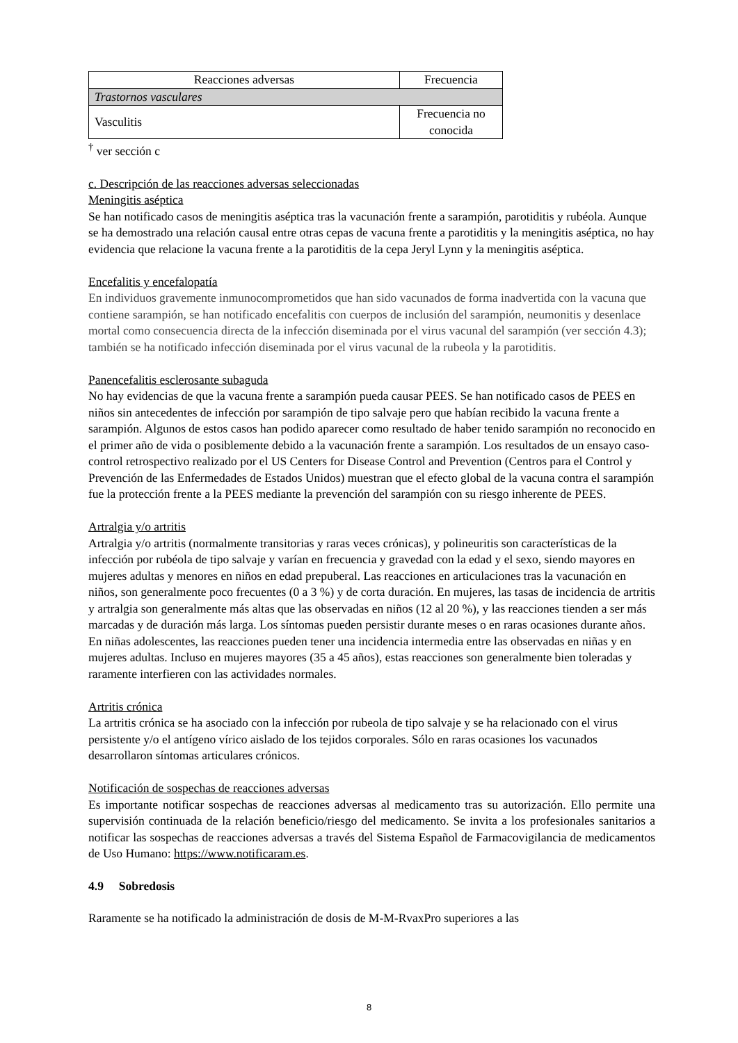| Reacciones adversas | Frecuencia |
| --- | --- |
| Trastornos vasculares | |
| Vasculitis | Frecuencia no conocida |
<sup>†</sup> ver sección c
c. Descripción de las reacciones adversas seleccionadas
Meningitis aséptica
Se han notificado casos de meningitis aséptica tras la vacunación frente a sarampión, parotiditis y rubéola. Aunque se ha demostrado una relación causal entre otras cepas de vacuna frente a parotiditis y la meningitis aséptica, no hay evidencia que relacione la vacuna frente a la parotiditis de la cepa Jeryl Lynn y la meningitis aséptica.
Encefalitis y encefalopatía
En individuos gravemente inmunocomprometidos que han sido vacunados de forma inadvertida con la vacuna que contiene sarampión, se han notificado encefalitis con cuerpos de inclusión del sarampión, neumonitis y desenlace mortal como consecuencia directa de la infección diseminada por el virus vacunal del sarampión (ver sección 4.3); también se ha notificado infección diseminada por el virus vacunal de la rubeola y la parotiditis.
Panencefalitis esclerosante subaguda
No hay evidencias de que la vacuna frente a sarampión pueda causar PEES. Se han notificado casos de PEES en niños sin antecedentes de infección por sarampión de tipo salvaje pero que habían recibido la vacuna frente a sarampión. Algunos de estos casos han podido aparecer como resultado de haber tenido sarampión no reconocido en el primer año de vida o posiblemente debido a la vacunación frente a sarampión. Los resultados de un ensayo caso-control retrospectivo realizado por el US Centers for Disease Control and Prevention (Centros para el Control y Prevención de las Enfermedades de Estados Unidos) muestran que el efecto global de la vacuna contra el sarampión fue la protección frente a la PEES mediante la prevención del sarampión con su riesgo inherente de PEES.
Artralgia y/o artritis
Artralgia y/o artritis (normalmente transitorias y raras veces crónicas), y polineuritis son características de la infección por rubéola de tipo salvaje y varían en frecuencia y gravedad con la edad y el sexo, siendo mayores en mujeres adultas y menores en niños en edad prepuberal. Las reacciones en articulaciones tras la vacunación en niños, son generalmente poco frecuentes (0 a 3 %) y de corta duración. En mujeres, las tasas de incidencia de artritis y artralgia son generalmente más altas que las observadas en niños (12 al 20 %), y las reacciones tienden a ser más marcadas y de duración más larga. Los síntomas pueden persistir durante meses o en raras ocasiones durante años. En niñas adolescentes, las reacciones pueden tener una incidencia intermedia entre las observadas en niñas y en mujeres adultas. Incluso en mujeres mayores (35 a 45 años), estas reacciones son generalmente bien toleradas y raramente interfieren con las actividades normales.
Artritis crónica
La artritis crónica se ha asociado con la infección por rubeola de tipo salvaje y se ha relacionado con el virus persistente y/o el antígeno vírico aislado de los tejidos corporales. Sólo en raras ocasiones los vacunados desarrollaron síntomas articulares crónicos.
Notificación de sospechas de reacciones adversas
Es importante notificar sospechas de reacciones adversas al medicamento tras su autorización. Ello permite una supervisión continuada de la relación beneficio/riesgo del medicamento. Se invita a los profesionales sanitarios a notificar las sospechas de reacciones adversas a través del Sistema Español de Farmacovigilancia de medicamentos de Uso Humano: https://www.notificaram.es.
4.9 Sobredosis
Raramente se ha notificado la administración de dosis de M-M-RvaxPro superiores a las
8